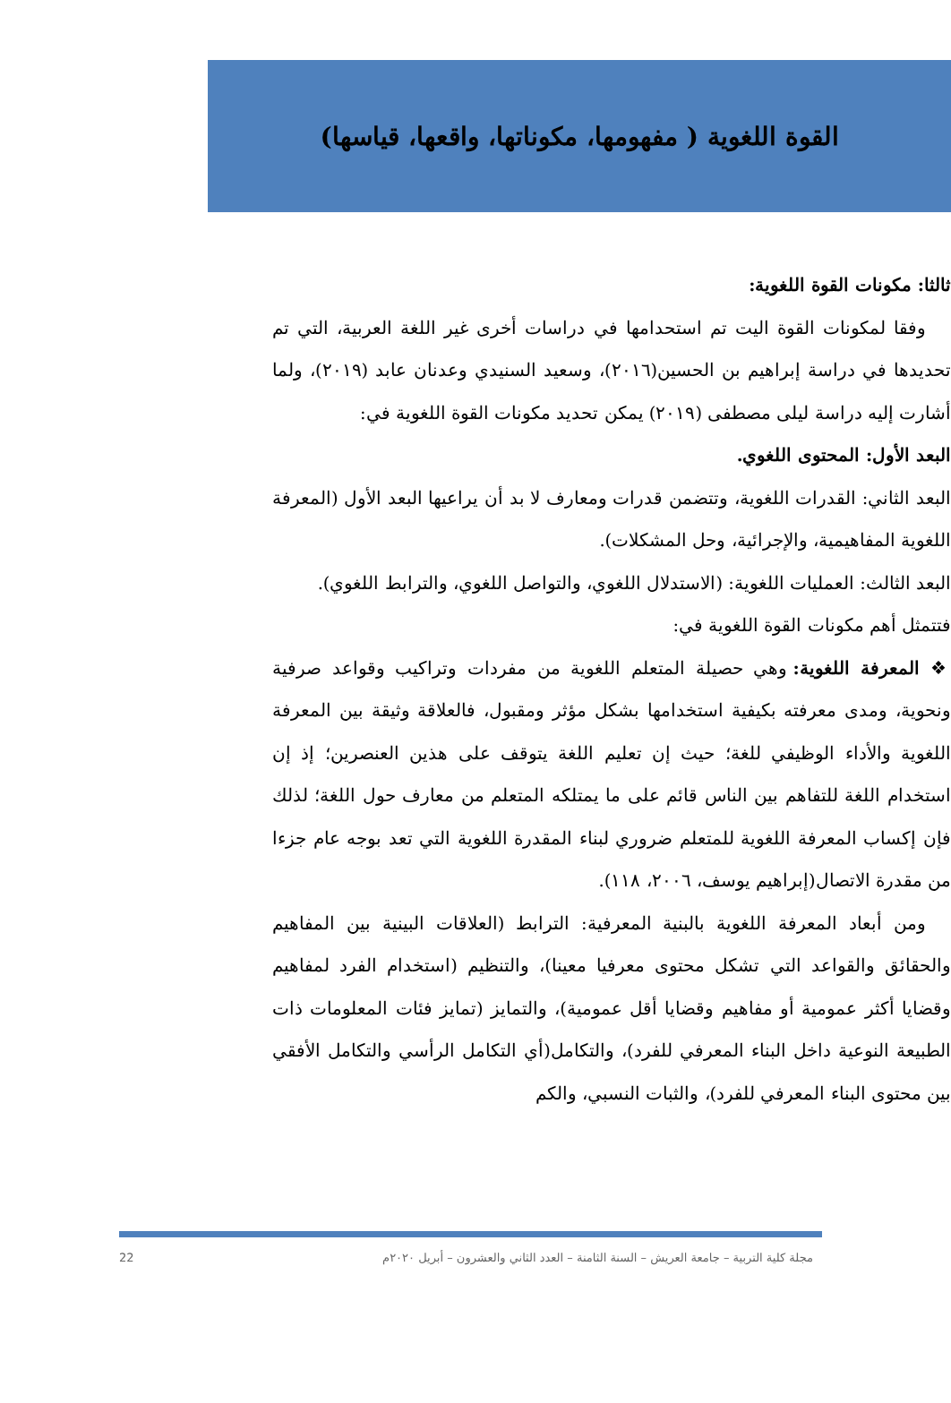القوة اللغوية ( مفهومها، مكوناتها، واقعها، قياسها)
ثالثا: مكونات القوة اللغوية:
وفقا لمكونات القوة اليت تم استحدامها في دراسات أخرى غير اللغة العربية، التي تم تحديدها في دراسة إبراهيم بن الحسين(٢٠١٦)، وسعيد السنيدي وعدنان عابد (٢٠١٩)، ولما أشارت إليه دراسة ليلى مصطفى (٢٠١٩) يمكن تحديد مكونات القوة اللغوية في:
البعد الأول: المحتوى اللغوي.
البعد الثاني: القدرات اللغوية، وتتضمن قدرات ومعارف لا بد أن يراعيها البعد الأول (المعرفة اللغوية المفاهيمية، والإجرائية، وحل المشكلات).
البعد الثالث: العمليات اللغوية: (الاستدلال اللغوي، والتواصل اللغوي، والترابط اللغوي).
فتتمثل أهم مكونات القوة اللغوية في:
❖ المعرفة اللغوية: وهي حصيلة المتعلم اللغوية من مفردات وتراكيب وقواعد صرفية ونحوية، ومدى معرفته بكيفية استخدامها بشكل مؤثر ومقبول، فالعلاقة وثيقة بين المعرفة اللغوية والأداء الوظيفي للغة؛ حيث إن تعليم اللغة يتوقف على هذين العنصرين؛ إذ إن استخدام اللغة للتفاهم بين الناس قائم على ما يمتلكه المتعلم من معارف حول اللغة؛ لذلك فإن إكساب المعرفة اللغوية للمتعلم ضروري لبناء المقدرة اللغوية التي تعد بوجه عام جزءا من مقدرة الاتصال(إبراهيم يوسف، ٢٠٠٦، ١١٨).
ومن أبعاد المعرفة اللغوية بالبنية المعرفية: الترابط (العلاقات البينية بين المفاهيم والحقائق والقواعد التي تشكل محتوى معرفيا معينا)، والتنظيم (استخدام الفرد لمفاهيم وقضايا أكثر عمومية أو مفاهيم وقضايا أقل عمومية)، والتمايز (تمايز فئات المعلومات ذات الطبيعة النوعية داخل البناء المعرفي للفرد)، والتكامل(أي التكامل الرأسي والتكامل الأفقي بين محتوى البناء المعرفي للفرد)، والثبات النسبي، والكم
مجلة كلية التربية – جامعة العريش – السنة الثامنة – العدد الثاني والعشرون – أبريل ٢٠٢٠م 22